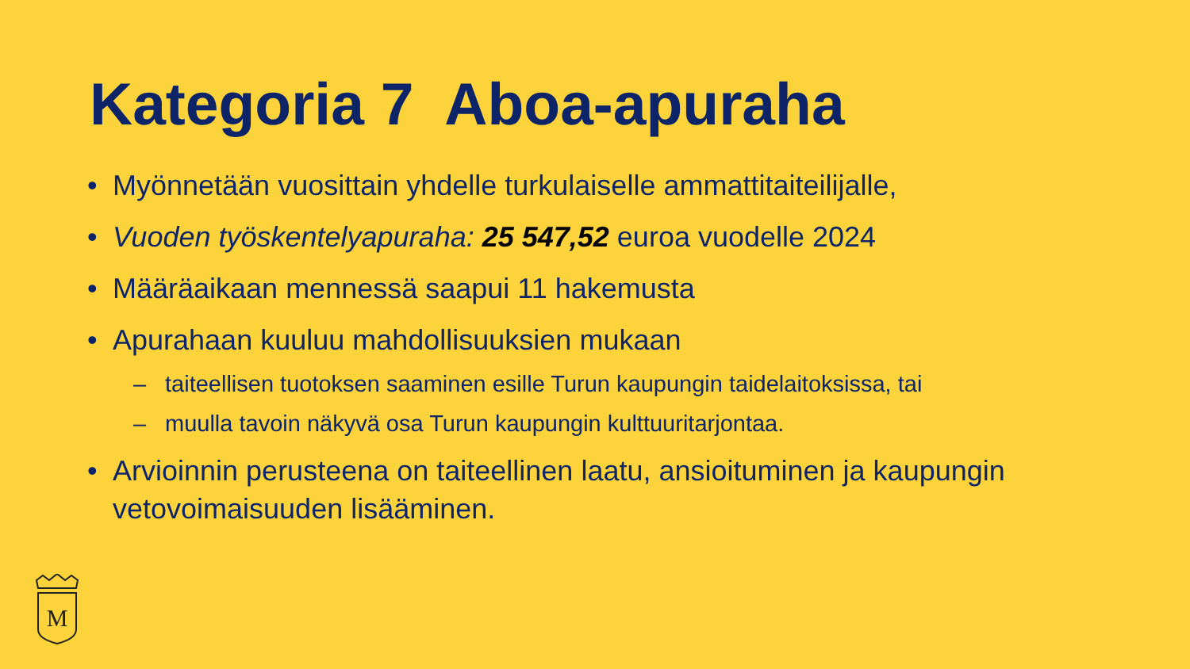Kategoria 7 Aboa-apuraha
• Myönnetään vuosittain yhdelle turkulaiselle ammattitaiteilijalle,
• Vuoden työskentelyapuraha: 25 547,52 euroa vuodelle 2024
• Määräaikaan mennessä saapui 11 hakemusta
• Apurahaan kuuluu mahdollisuuksien mukaan
– taiteellisen tuotoksen saaminen esille Turun kaupungin taidelaitoksissa, tai
– muulla tavoin näkyvä osa Turun kaupungin kulttuuritarjontaa.
• Arvioinnin perusteena on taiteellinen laatu, ansioituminen ja kaupungin vetovoimaisuuden lisääminen.
M